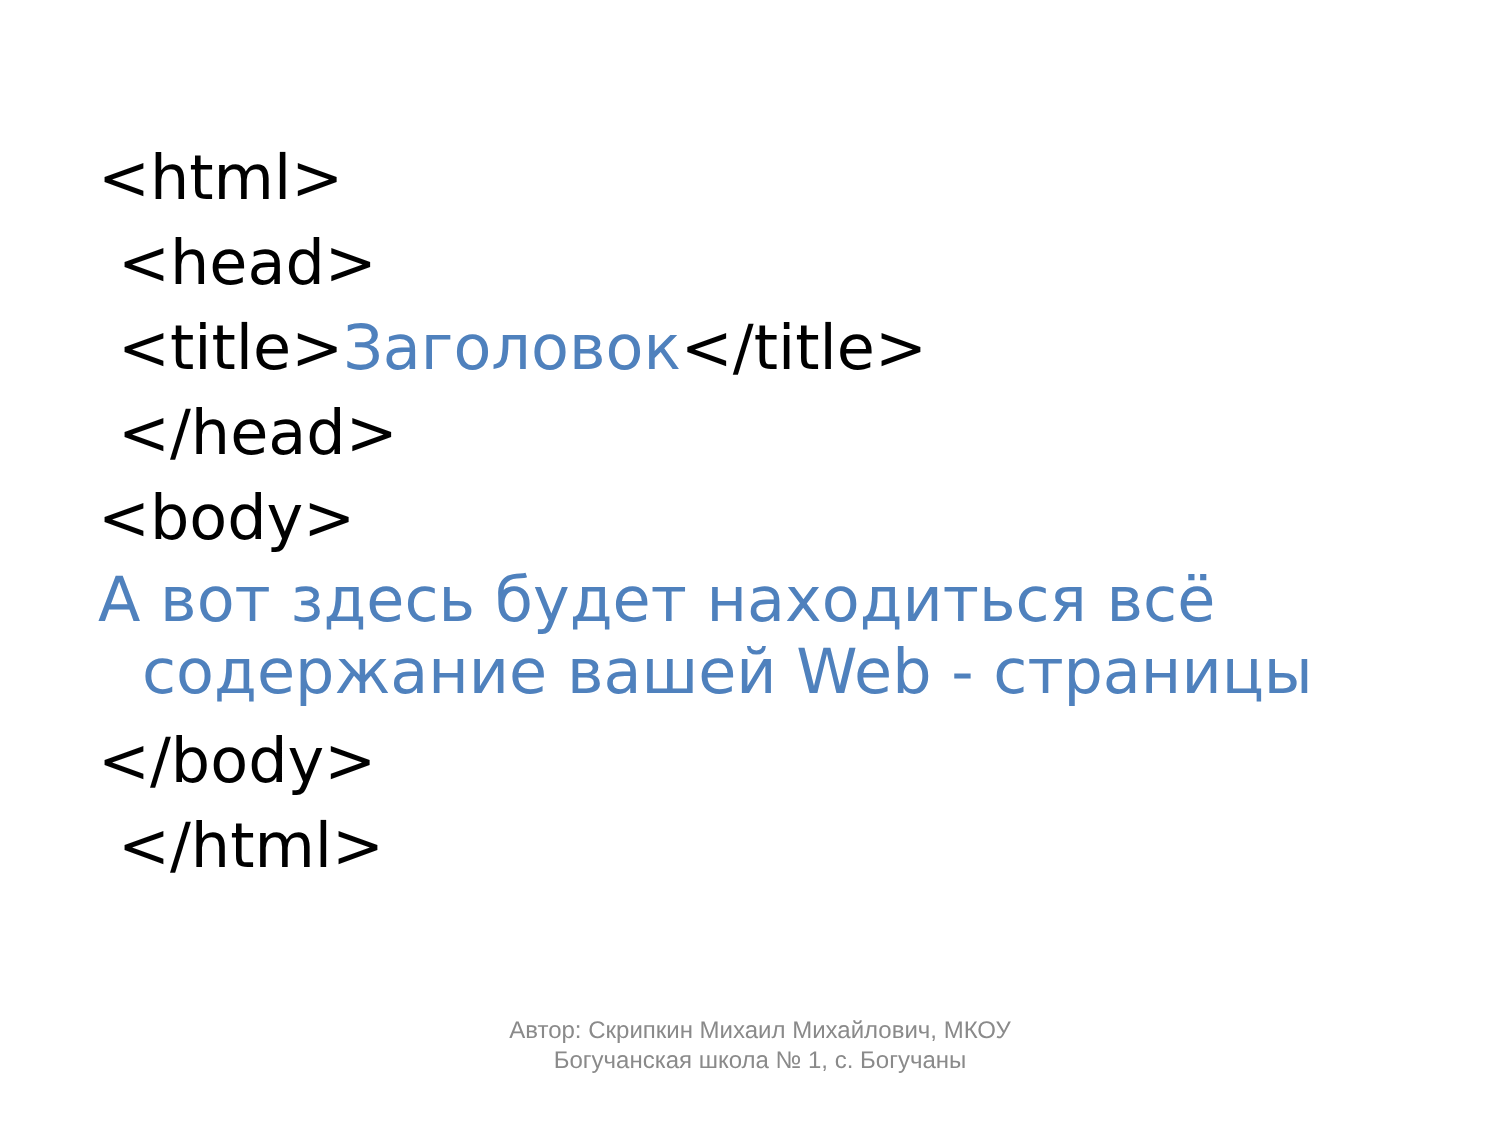<html>
<head>
<title>Заголовок</title>
</head>
<body>
А вот здесь будет находиться всё
содержание вашей Web - страницы
</body>
</html>
Автор: Скрипкин Михаил Михайлович, МКОУ Богучанская школа № 1, с. Богучаны